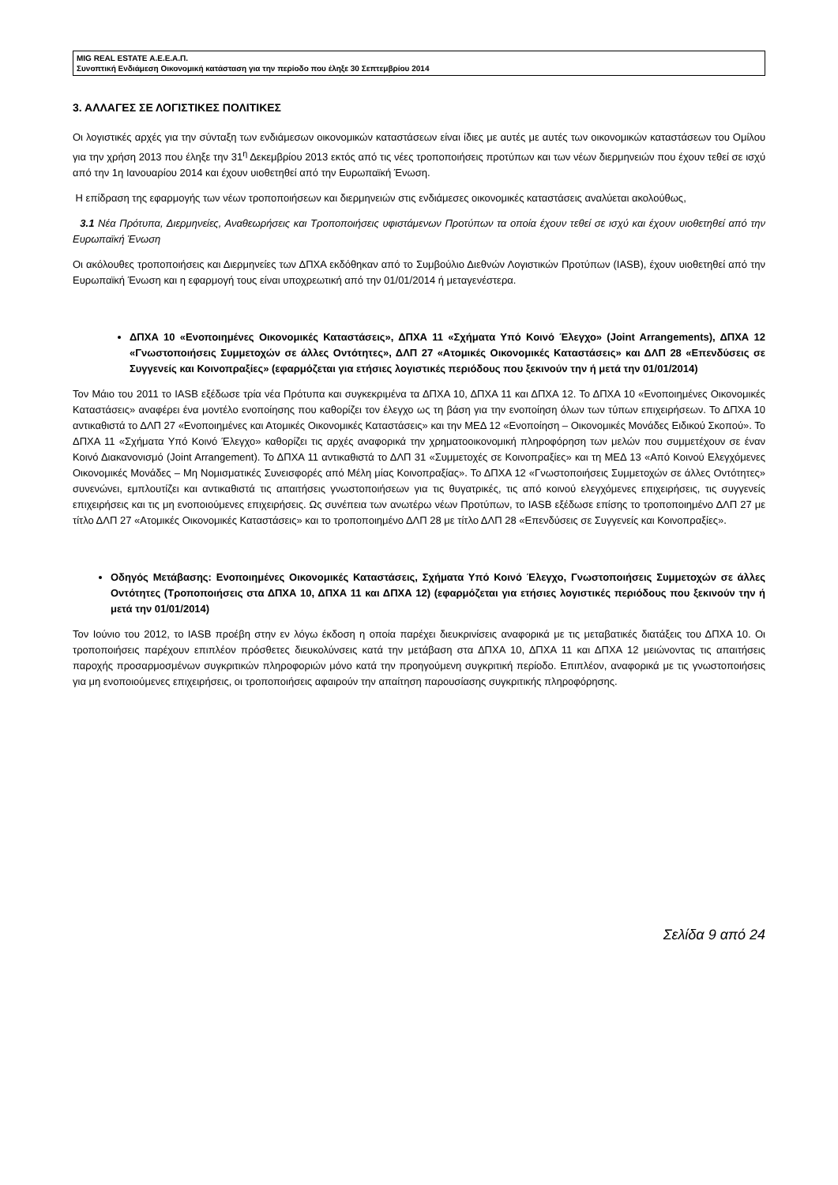MIG REAL ESTATE Α.Ε.Ε.Α.Π.
Συνοπτική Ενδιάμεση Οικονομική κατάσταση για την περίοδο που έληξε 30 Σεπτεμβρίου 2014
3. ΑΛΛΑΓΕΣ ΣΕ ΛΟΓΙΣΤΙΚΕΣ ΠΟΛΙΤΙΚΕΣ
Οι λογιστικές αρχές για την σύνταξη των ενδιάμεσων οικονομικών καταστάσεων είναι ίδιες με αυτές με αυτές των οικονομικών καταστάσεων του Ομίλου για την χρήση 2013 που έληξε την 31<sup>η</sup> Δεκεμβρίου 2013 εκτός από τις νέες τροποποιήσεις προτύπων και των νέων διερμηνειών που έχουν τεθεί σε ισχύ από την 1η Ιανουαρίου 2014 και έχουν υιοθετηθεί από την Ευρωπαϊκή Ένωση.
Η επίδραση της εφαρμογής των νέων τροποποιήσεων και διερμηνειών στις ενδιάμεσες οικονομικές καταστάσεις αναλύεται ακολούθως,
3.1 Νέα Πρότυπα, Διερμηνείες, Αναθεωρήσεις και Τροποποιήσεις υφιστάμενων Προτύπων τα οποία έχουν τεθεί σε ισχύ και έχουν υιοθετηθεί από την Ευρωπαϊκή Ένωση
Οι ακόλουθες τροποποιήσεις και Διερμηνείες των ΔΠΧΑ εκδόθηκαν από το Συμβούλιο Διεθνών Λογιστικών Προτύπων (IASB), έχουν υιοθετηθεί από την Ευρωπαϊκή Ένωση και η εφαρμογή τους είναι υποχρεωτική από την 01/01/2014 ή μεταγενέστερα.
ΔΠΧΑ 10 «Ενοποιημένες Οικονομικές Καταστάσεις», ΔΠΧΑ 11 «Σχήματα Υπό Κοινό Έλεγχο» (Joint Arrangements), ΔΠΧΑ 12 «Γνωστοποιήσεις Συμμετοχών σε άλλες Οντότητες», ΔΛΠ 27 «Ατομικές Οικονομικές Καταστάσεις» και ΔΛΠ 28 «Επενδύσεις σε Συγγενείς και Κοινοπραξίες» (εφαρμόζεται για ετήσιες λογιστικές περιόδους που ξεκινούν την ή μετά την 01/01/2014)
Τον Μάιο του 2011 το IASB εξέδωσε τρία νέα Πρότυπα και συγκεκριμένα τα ΔΠΧΑ 10, ΔΠΧΑ 11 και ΔΠΧΑ 12. Το ΔΠΧΑ 10 «Ενοποιημένες Οικονομικές Καταστάσεις» αναφέρει ένα μοντέλο ενοποίησης που καθορίζει τον έλεγχο ως τη βάση για την ενοποίηση όλων των τύπων επιχειρήσεων. Το ΔΠΧΑ 10 αντικαθιστά το ΔΛΠ 27 «Ενοποιημένες και Ατομικές Οικονομικές Καταστάσεις» και την ΜΕΔ 12 «Ενοποίηση – Οικονομικές Μονάδες Ειδικού Σκοπού». Το ΔΠΧΑ 11 «Σχήματα Υπό Κοινό Έλεγχο» καθορίζει τις αρχές αναφορικά την χρηματοοικονομική πληροφόρηση των μελών που συμμετέχουν σε έναν Κοινό Διακανονισμό (Joint Arrangement). Το ΔΠΧΑ 11 αντικαθιστά το ΔΛΠ 31 «Συμμετοχές σε Κοινοπραξίες» και τη ΜΕΔ 13 «Από Κοινού Ελεγχόμενες Οικονομικές Μονάδες – Μη Νομισματικές Συνεισφορές από Μέλη μίας Κοινοπραξίας». Το ΔΠΧΑ 12 «Γνωστοποιήσεις Συμμετοχών σε άλλες Οντότητες» συνενώνει, εμπλουτίζει και αντικαθιστά τις απαιτήσεις γνωστοποιήσεων για τις θυγατρικές, τις από κοινού ελεγχόμενες επιχειρήσεις, τις συγγενείς επιχειρήσεις και τις μη ενοποιούμενες επιχειρήσεις. Ως συνέπεια των ανωτέρω νέων Προτύπων, το IASB εξέδωσε επίσης το τροποποιημένο ΔΛΠ 27 με τίτλο ΔΛΠ 27 «Ατομικές Οικονομικές Καταστάσεις» και το τροποποιημένο ΔΛΠ 28 με τίτλο ΔΛΠ 28 «Επενδύσεις σε Συγγενείς και Κοινοπραξίες».
Οδηγός Μετάβασης: Ενοποιημένες Οικονομικές Καταστάσεις, Σχήματα Υπό Κοινό Έλεγχο, Γνωστοποιήσεις Συμμετοχών σε άλλες Οντότητες (Τροποποιήσεις στα ΔΠΧΑ 10, ΔΠΧΑ 11 και ΔΠΧΑ 12) (εφαρμόζεται για ετήσιες λογιστικές περιόδους που ξεκινούν την ή μετά την 01/01/2014)
Τον Ιούνιο του 2012, το IASB προέβη στην εν λόγω έκδοση η οποία παρέχει διευκρινίσεις αναφορικά με τις μεταβατικές διατάξεις του ΔΠΧΑ 10. Οι τροποποιήσεις παρέχουν επιπλέον πρόσθετες διευκολύνσεις κατά την μετάβαση στα ΔΠΧΑ 10, ΔΠΧΑ 11 και ΔΠΧΑ 12 μειώνοντας τις απαιτήσεις παροχής προσαρμοσμένων συγκριτικών πληροφοριών μόνο κατά την προηγούμενη συγκριτική περίοδο. Επιπλέον, αναφορικά με τις γνωστοποιήσεις για μη ενοποιούμενες επιχειρήσεις, οι τροποποιήσεις αφαιρούν την απαίτηση παρουσίασης συγκριτικής πληροφόρησης.
Σελίδα 9 από 24